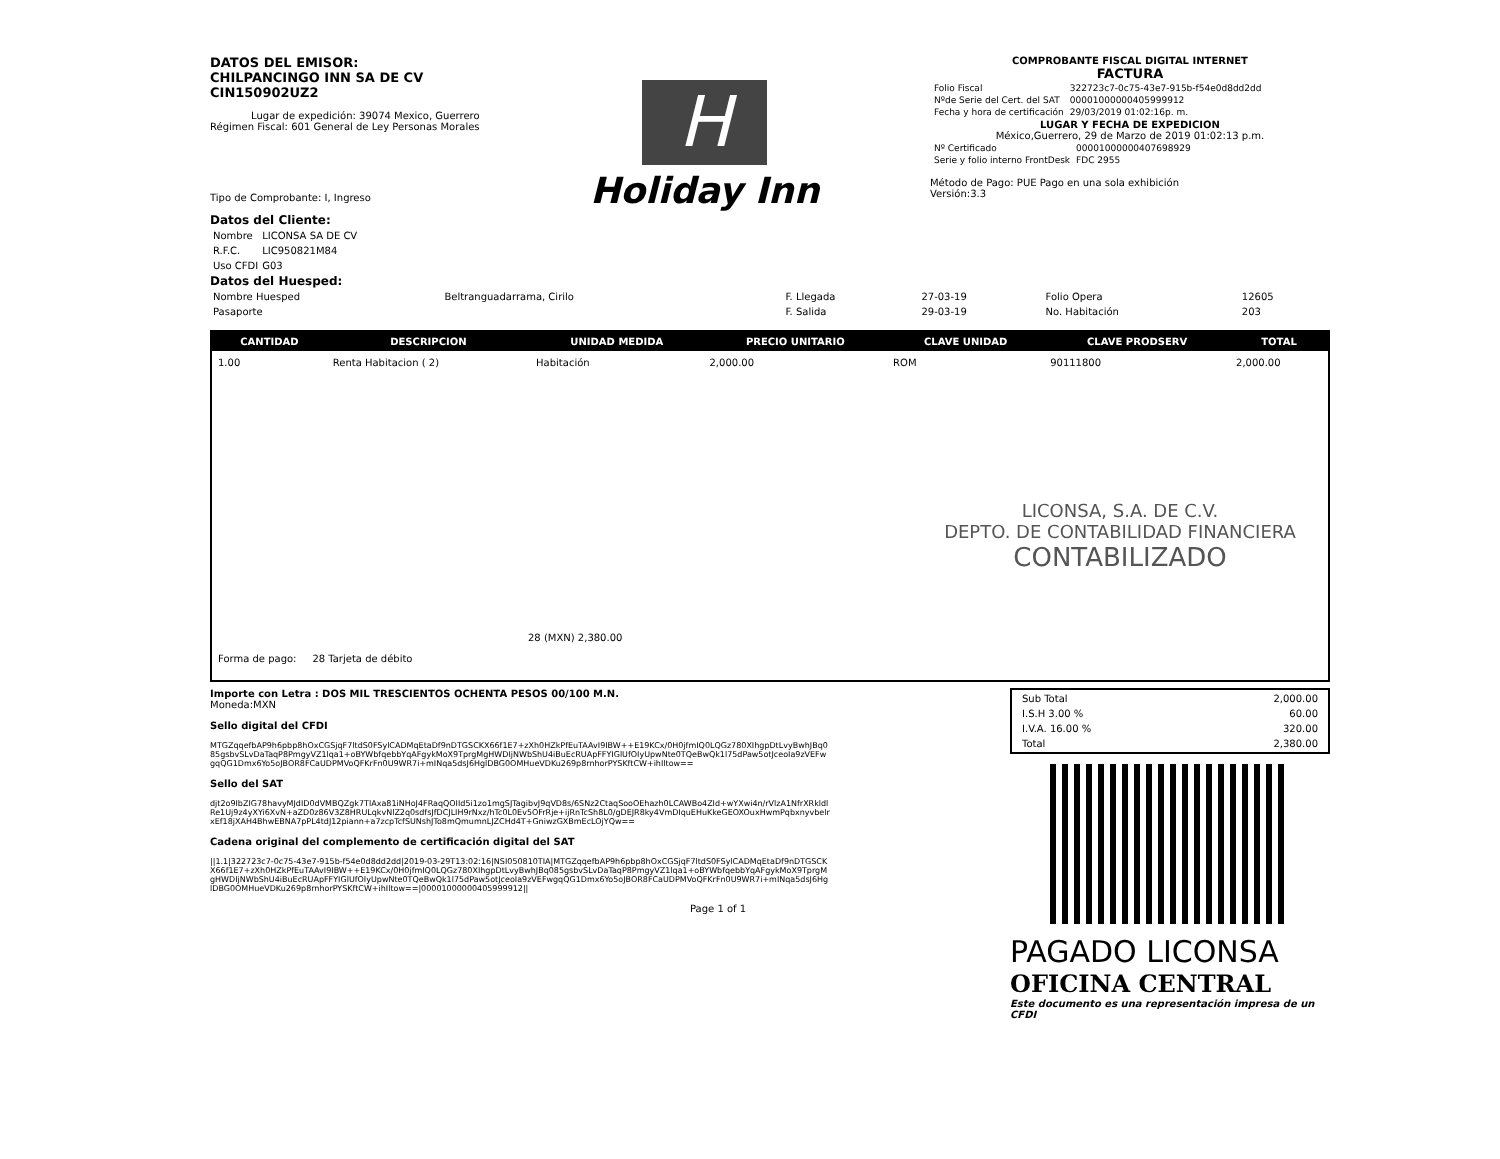DATOS DEL EMISOR:
CHILPANCINGO INN SA DE CV
CIN150902UZ2
Lugar de expedición: 39074 Mexico, Guerrero
Régimen Fiscal: 601 General de Ley Personas Morales
Tipo de Comprobante: I, Ingreso
H
Holiday Inn
COMPROBANTE FISCAL DIGITAL INTERNET
FACTURA
| Folio Fiscal | 322723c7-0c75-43e7-915b-f54e0d8dd2dd |
| Nºde Serie del Cert. del SAT | 00001000000405999912 |
| Fecha y hora de certificación | 29/03/2019 01:02:16p. m. |
LUGAR Y FECHA DE EXPEDICION
México,Guerrero, 29 de Marzo de 2019 01:02:13 p.m.
| Nº Certificado | 00001000000407698929 |
| Serie y folio interno FrontDesk | FDC 2955 |
Método de Pago: PUE Pago en una sola exhibición
Versión:3.3
Datos del Cliente:
| Nombre | LICONSA SA DE CV |
| R.F.C. | LIC950821M84 |
| Uso CFDI | G03 |
Datos del Huesped:
| Nombre Huesped | Beltranguadarrama, Cirilo | F. Llegada | 27-03-19 | Folio Opera | 12605 |
| Pasaporte | | F. Salida | 29-03-19 | No. Habitación | 203 |
| CANTIDAD | DESCRIPCION | UNIDAD MEDIDA | PRECIO UNITARIO | CLAVE UNIDAD | CLAVE PRODSERV | TOTAL |
| --- | --- | --- | --- | --- | --- | --- |
| 1.00 | Renta Habitacion ( 2) | Habitación | 2,000.00 | ROM | 90111800 | 2,000.00 |
| LICONSA, S.A. DE C.V. DEPTO. DE CONTABILIDAD FINANCIERA CONTABILIZADO 28 (MXN) 2,380.00 Forma de pago: 28 Tarjeta de débito | | | | | | |
Importe con Letra : DOS MIL TRESCIENTOS OCHENTA PESOS 00/100 M.N.
Moneda:MXN
Sello digital del CFDI
MTGZqqefbAP9h6pbp8hOxCGSjqF7ltdS0FSylCADMqEtaDf9nDTGSCKX66f1E7+zXh0HZkPfEuTAAvI9IBW++E19KCx/0H0jfmIQ0LQGz780XIhgpDtLvyBwhJBq085gsbvSLvDaTaqP8PmgyVZ1lqa1+oBYWbfqebbYqAFgykMoX9TprgMgHWDIjNWbShU4iBuEcRUApFFYIGlUfOIyUpwNte0TQeBwQk1l75dPaw5otJceoIa9zVEFwgqQG1Dmx6Yo5oJBOR8FCaUDPMVoQFKrFn0U9WR7i+mINqa5dsJ6HglDBG0OMHueVDKu269p8rnhorPYSKftCW+ihIltow==
Sello del SAT
djt2o9IbZIG78havyMJdID0dVMBQZgk7TlAxa81iNHoJ4FRaqQOIId5i1zo1mgSJTagibvJ9qVD8s/6SNz2CtaqSooOEhazh0LCAWBo4ZId+wYXwi4n/rVlzA1NfrXRkldlRe1Uj9z4yXYi6XvN+aZD0z86V3Z8HRULqkvNlZ2q0sdfsJfDCJLIH9rNxz/hTc0L0Ev5OFrRje+ijRnTcSh8L0/gDEJR8ky4VmDIquEHuKkeGEOXOuxHwmPqbxnyvbelrxEf18jXAH4BhwEBNA7pPL4tdJ12piann+a7zcpTcfSUNshJTo8mQmumnLJZCHd4T+GniwzGXBmEcLOjYQw==
Cadena original del complemento de certificación digital del SAT
||1.1|322723c7-0c75-43e7-915b-f54e0d8dd2dd|2019-03-29T13:02:16|NSI050810TIA|MTGZqqefbAP9h6pbp8hOxCGSjqF7ltdS0FSylCADMqEtaDf9nDTGSCKX66f1E7+zXh0HZkPfEuTAAvI9IBW++E19KCx/0H0jfmIQ0LQGz780XIhgpDtLvyBwhJBq085gsbvSLvDaTaqP8PmgyVZ1lqa1+oBYWbfqebbYqAFgykMoX9TprgMgHWDIjNWbShU4iBuEcRUApFFYIGlUfOIyUpwNte0TQeBwQk1l75dPaw5otJceoIa9zVEFwgqQG1Dmx6Yo5oJBOR8FCaUDPMVoQFKrFn0U9WR7i+mINqa5dsJ6HglDBG0OMHueVDKu269p8rnhorPYSKftCW+ihIltow==|00001000000405999912||
Page 1 of 1
| Sub Total | 2,000.00 |
| I.S.H 3.00 % | 60.00 |
| I.V.A. 16.00 % | 320.00 |
| Total | 2,380.00 |
PAGADO LICONSA
OFICINA CENTRAL
Este documento es una representación impresa de un CFDI